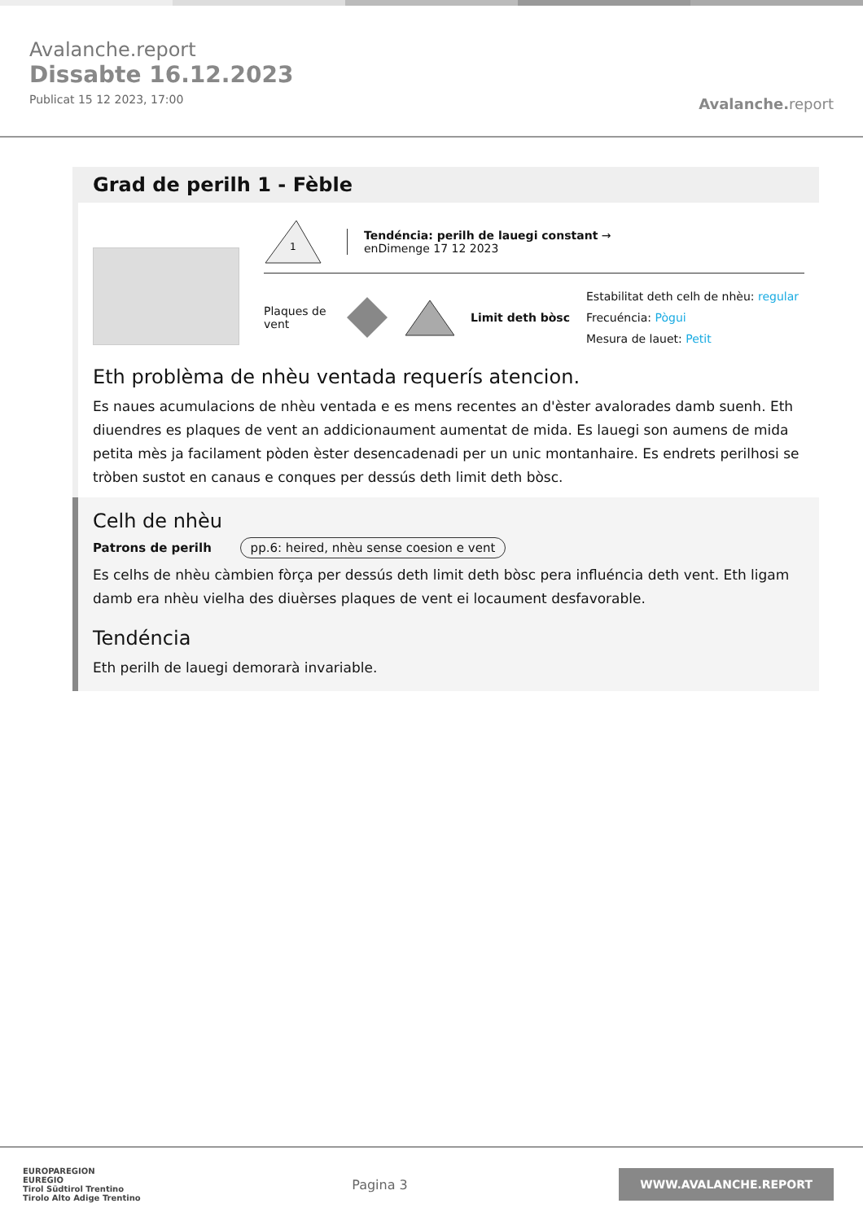Avalanche.report
Dissabte 16.12.2023
Publicat 15 12 2023, 17:00
Avalanche. report
Grad de perilh 1 - Fèble
1
Tendéncia: perilh de lauegi constant →
enDimenge 17 12 2023
Plaques de vent
Limit deth bòsc
Estabilitat deth celh de nhèu: regular
Frecuéncia: Pògui
Mesura de lauet: Petit
Eth problèma de nhèu ventada requerís atencion.
Es naues acumulacions de nhèu ventada e es mens recentes an d'èster avalorades damb suenh. Eth diuendres es plaques de vent an addicionaument aumentat de mida. Es lauegi son aumens de mida petita mès ja facilament pòden èster desencadenadi per un unic montanhaire. Es endrets perilhosi se tròben sustot en canaus e conques per dessús deth limit deth bòsc.
Celh de nhèu
Patrons de perilh pp.6: heired, nhèu sense coesion e vent
Es celhs de nhèu càmbien fòrça per dessús deth limit deth bòsc pera influéncia deth vent. Eth ligam damb era nhèu vielha des diuèrses plaques de vent ei locaument desfavorable.
Tendéncia
Eth perilh de lauegi demorarà invariable.
EUROPAREGION
EUREGIO
Tirol Südtirol Trentino
Tirolo Alto Adige Trentino
Pagina 3
WWW.AVALANCHE.REPORT